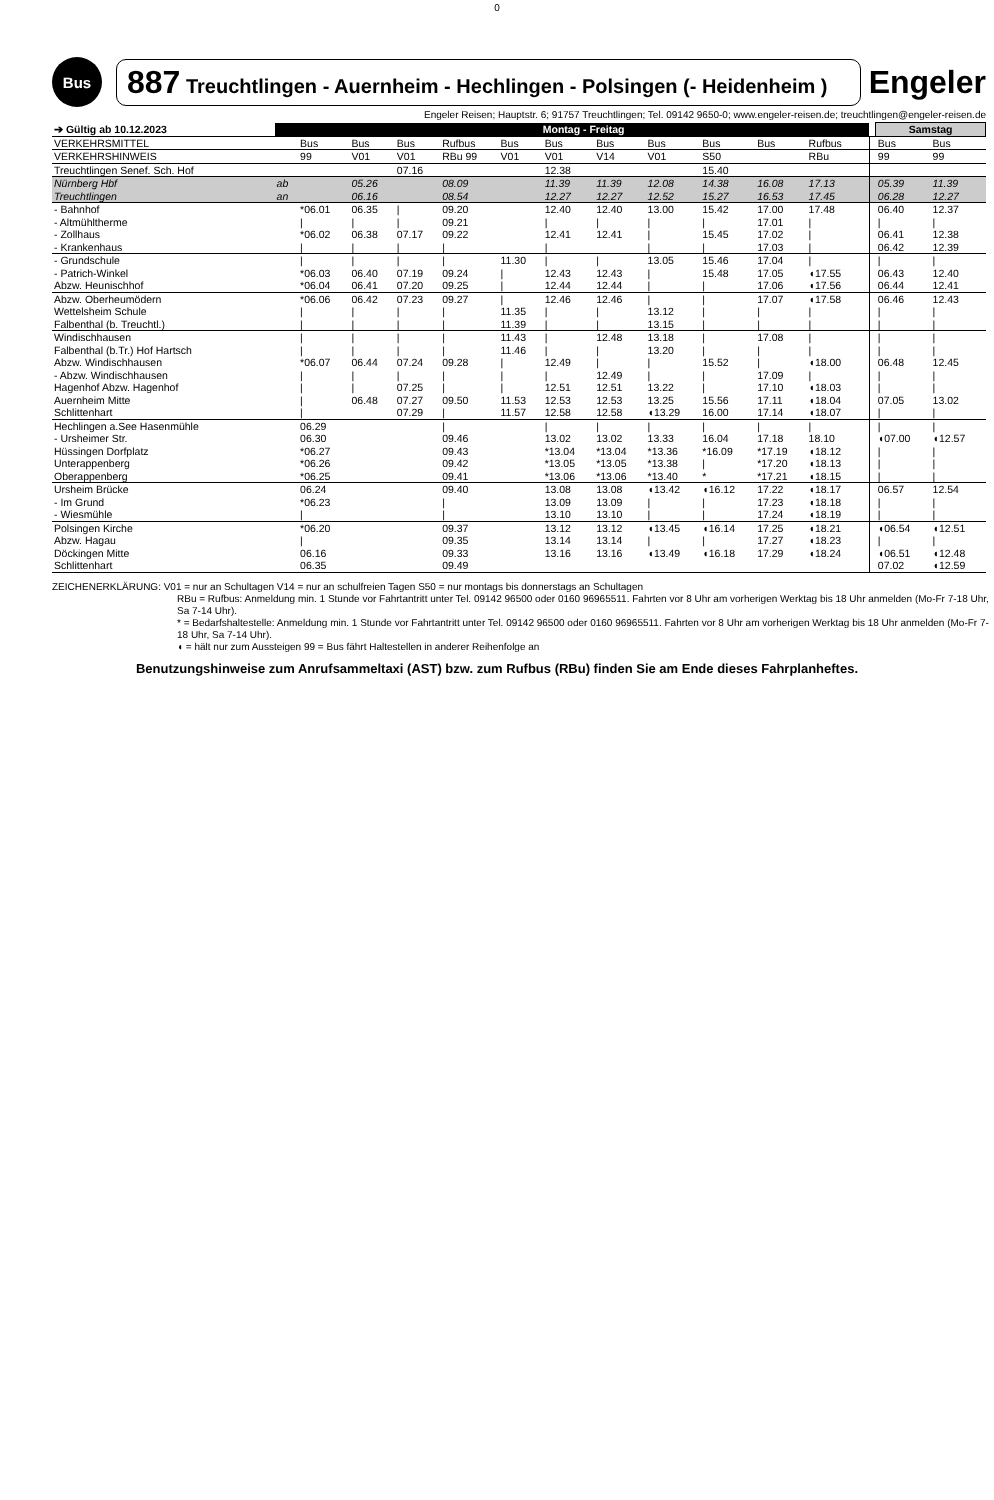0
Bus
887 Treuchtlingen - Auernheim - Hechlingen - Polsingen (- Heidenheim )
Engeler
Engeler Reisen; Hauptstr. 6; 91757 Treuchtlingen; Tel. 09142 9650-0; www.engeler-reisen.de; treuchtlingen@engeler-reisen.de
| ➔ Gültig ab 10.12.2023 | | Montag - Freitag | | | | | | | | | | | | | Samstag | |
| --- | --- | --- | --- | --- | --- | --- | --- | --- | --- | --- | --- | --- | --- | --- | --- | --- |
| VERKEHRSMITTEL | | Bus | Bus | Bus | Rufbus | Bus | Bus | Bus | Bus | Bus | Bus | Rufbus | | | Bus | Bus |
| VERKEHRSHINWEIS | | 99 | V01 | V01 | RBu 99 | V01 | V01 | V14 | V01 | S50 | | RBu | | | 99 | 99 |
| Treuchtlingen Senef. Sch. Hof | | | | 07.16 | | | 12.38 | | | 15.40 | | | | | | |
| Nürnberg Hbf Treuchtlingen | ab an | | 05.26 06.16 | | 08.09 08.54 | | 11.39 12.27 | 11.39 12.27 | 12.08 12.52 | 14.38 15.27 | 16.08 16.53 | 17.13 17.45 | | | 05.39 06.28 | 11.39 12.27 |
| - Bahnhof - Altmühltherme - Zollhaus - Krankenhaus | | *06.01 / *06.02 / | 06.35 / 06.38 / | / / 07.17 / | 09.20 09.21 09.22 / | | 12.40 / 12.41 / | 12.40 / 12.41 | 13.00 / / / | 15.42 / 15.45 / | 17.00 17.01 17.02 17.03 | 17.48 / / / | | | 06.40 / 06.41 06.42 | 12.37 / 12.38 12.39 |
| - Grundschule - Patrich-Winkel Abzw. Heunischhof | | / *06.03 *06.04 | / 06.40 06.41 | / 07.19 07.20 | / 09.24 09.25 | 11.30 / / | / 12.43 12.44 | / 12.43 12.44 | 13.05 / / | 15.46 15.48 / | 17.04 17.05 17.06 | / ◖17.55 ◖17.56 | | | / 06.43 06.44 | / 12.40 12.41 |
| Abzw. Oberheumödern Wettelsheim Schule Falbenthal (b. Treuchtl.) | | *06.06 / / | 06.42 / / | 07.23 / / | 09.27 / / | / 11.35 11.39 | 12.46 / / | 12.46 / / | / 13.12 13.15 | / / / | 17.07 / / | ◖17.58 / / | | | 06.46 / / | 12.43 / / |
| Windischhausen Falbenthal (b.Tr.) Hof Hartsch Abzw. Windischhausen - Abzw. Windischhausen Hagenhof Abzw. Hagenhof Auernheim Mitte Schlittenhart | | / / *06.07 / / / / | / / 06.44 / / 06.48 | / / 07.24 / 07.25 07.27 07.29 | / / 09.28 / / 09.50 / | 11.43 11.46 / / / 11.53 11.57 | / / 12.49 / 12.51 12.53 12.58 | 12.48 / / 12.49 12.51 12.53 12.58 | 13.18 13.20 / / 13.22 13.25 ◖13.29 | / / 15.52 / / 15.56 16.00 | 17.08 / / 17.09 17.10 17.11 17.14 | / / ◖18.00 / ◖18.03 ◖18.04 ◖18.07 | | | / / 06.48 / / 07.05 / | / / 12.45 / / 13.02 / |
| Hechlingen a.See Hasenmühle - Ursheimer Str. Hüssingen Dorfplatz Unterappenberg Oberappenberg | | 06.29 06.30 *06.27 *06.26 *06.25 | | | / 09.46 09.43 09.42 09.41 | | / 13.02 *13.04 *13.05 *13.06 | / 13.02 *13.04 *13.05 *13.06 | / 13.33 *13.36 *13.38 *13.40 | / 16.04 *16.09 / * | / 17.18 *17.19 *17.20 *17.21 | / 18.10 ◖18.12 ◖18.13 ◖18.15 | | | / ◖07.00 / / / | / ◖12.57 / / / |
| Ursheim Brücke - Im Grund - Wiesmühle | | 06.24 *06.23 / | | | 09.40 / / | | 13.08 13.09 13.10 | 13.08 13.09 13.10 | ◖13.42 / / | ◖16.12 / / | 17.22 17.23 17.24 | ◖18.17 ◖18.18 ◖18.19 | | | 06.57 / / | 12.54 / / |
| Polsingen Kirche Abzw. Hagau Döckingen Mitte Schlittenhart | | *06.20 / 06.16 06.35 | | | 09.37 09.35 09.33 09.49 | | 13.12 13.14 13.16 | 13.12 13.14 13.16 | ◖13.45 / ◖13.49 | ◖16.14 / ◖16.18 | 17.25 17.27 17.29 | ◖18.21 ◖18.23 ◖18.24 | | | ◖06.54 / ◖06.51 07.02 | ◖12.51 / ◖12.48 ◖12.59 |
ZEICHENERKLÄRUNG: V01 = nur an Schultagen V14 = nur an schulfreien Tagen S50 = nur montags bis donnerstags an Schultagen
RBu = Rufbus: Anmeldung min. 1 Stunde vor Fahrtantritt unter Tel. 09142 96500 oder 0160 96965511. Fahrten vor 8 Uhr am vorherigen Werktag bis 18 Uhr anmelden (Mo-Fr 7-18 Uhr, Sa 7-14 Uhr).
* = Bedarfshaltestelle: Anmeldung min. 1 Stunde vor Fahrtantritt unter Tel. 09142 96500 oder 0160 96965511. Fahrten vor 8 Uhr am vorherigen Werktag bis 18 Uhr anmelden (Mo-Fr 7-18 Uhr, Sa 7-14 Uhr).
◖ = hält nur zum Aussteigen 99 = Bus fährt Haltestellen in anderer Reihenfolge an
Benutzungshinweise zum Anrufsammeltaxi (AST) bzw. zum Rufbus (RBu) finden Sie am Ende dieses Fahrplanheftes.